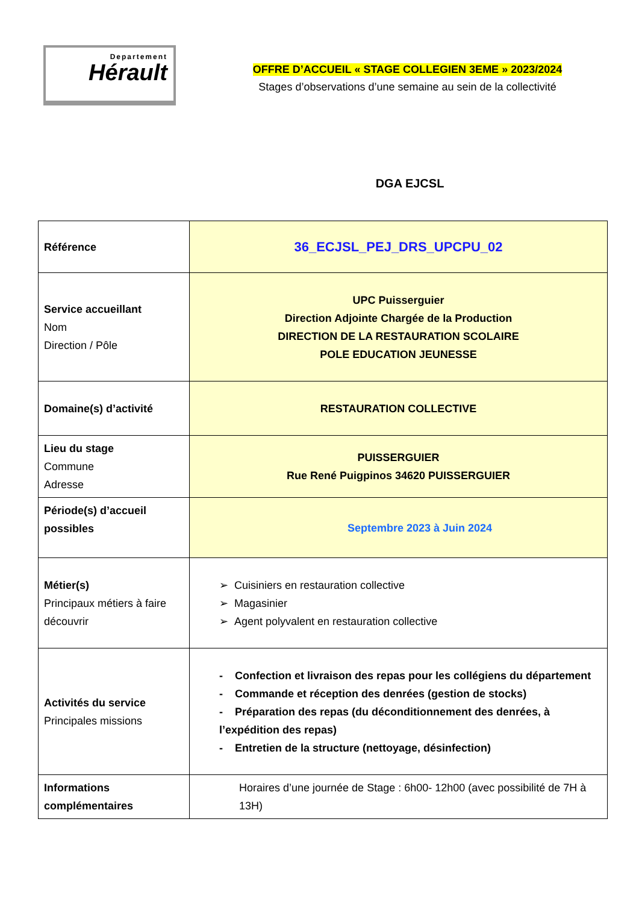Departement
Hérault
OFFRE D’ACCUEIL « STAGE COLLEGIEN 3EME » 2023/2024
Stages d’observations d’une semaine au sein de la collectivité
DGA EJCSL
| Référence | 36_ECJSL_PEJ_DRS_UPCPU_02 |
| Service accueillant Nom Direction / Pôle | UPC Puisserguier Direction Adjointe Chargée de la Production DIRECTION DE LA RESTAURATION SCOLAIRE POLE EDUCATION JEUNESSE |
| Domaine(s) d’activité | RESTAURATION COLLECTIVE |
| Lieu du stage Commune Adresse | PUISSERGUIER Rue René Puigpinos 34620 PUISSERGUIER |
| Période(s) d’accueil possibles | Septembre 2023 à Juin 2024 |
| Métier(s) Principaux métiers à faire découvrir | ➢ Cuisiniers en restauration collective ➢ Magasinier ➢ Agent polyvalent en restauration collective |
| Activités du service Principales missions | - Confection et livraison des repas pour les collégiens du département - Commande et réception des denrées (gestion de stocks) - Préparation des repas (du déconditionnement des denrées, à l’expédition des repas) - Entretien de la structure (nettoyage, désinfection) |
| Informations complémentaires | Horaires d’une journée de Stage : 6h00- 12h00 (avec possibilité de 7H à 13H) |